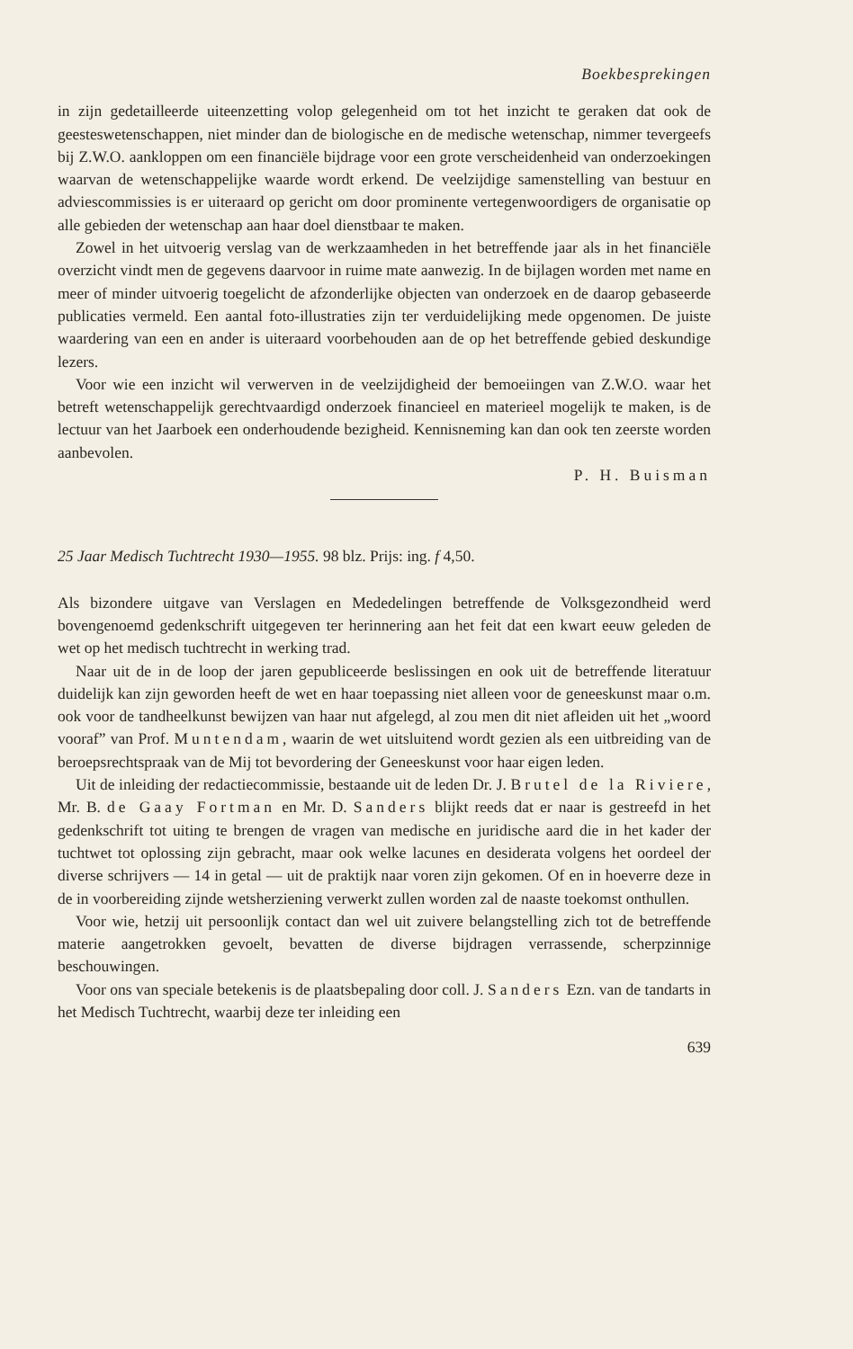Boekbesprekingen
in zijn gedetailleerde uiteenzetting volop gelegenheid om tot het inzicht te geraken dat ook de geesteswetenschappen, niet minder dan de biologische en de medische wetenschap, nimmer tevergeefs bij Z.W.O. aankloppen om een financiële bijdrage voor een grote verscheidenheid van onderzoekingen waarvan de wetenschappelijke waarde wordt erkend. De veelzijdige samenstelling van bestuur en adviescommissies is er uiteraard op gericht om door prominente vertegenwoordigers de organisatie op alle gebieden der wetenschap aan haar doel dienstbaar te maken.
Zowel in het uitvoerig verslag van de werkzaamheden in het betreffende jaar als in het financiële overzicht vindt men de gegevens daarvoor in ruime mate aanwezig. In de bijlagen worden met name en meer of minder uitvoerig toegelicht de afzonderlijke objecten van onderzoek en de daarop gebaseerde publicaties vermeld. Een aantal foto-illustraties zijn ter verduidelijking mede opgenomen. De juiste waardering van een en ander is uiteraard voorbehouden aan de op het betreffende gebied deskundige lezers.
Voor wie een inzicht wil verwerven in de veelzijdigheid der bemoeiingen van Z.W.O. waar het betreft wetenschappelijk gerechtvaardigd onderzoek financieel en materieel mogelijk te maken, is de lectuur van het Jaarboek een onderhoudende bezigheid. Kennisneming kan dan ook ten zeerste worden aanbevolen.
P. H. Buisman
25 Jaar Medisch Tuchtrecht 1930—1955. 98 blz. Prijs: ing. f 4,50.
Als bizondere uitgave van Verslagen en Mededelingen betreffende de Volksgezondheid werd bovengenoemd gedenkschrift uitgegeven ter herinnering aan het feit dat een kwart eeuw geleden de wet op het medisch tuchtrecht in werking trad.
Naar uit de in de loop der jaren gepubliceerde beslissingen en ook uit de betreffende literatuur duidelijk kan zijn geworden heeft de wet en haar toepassing niet alleen voor de geneeskunst maar o.m. ook voor de tandheelkunst bewijzen van haar nut afgelegd, al zou men dit niet afleiden uit het „woord vooraf” van Prof. Muntendam, waarin de wet uitsluitend wordt gezien als een uitbreiding van de beroepsrechtspraak van de Mij tot bevordering der Geneeskunst voor haar eigen leden.
Uit de inleiding der redactiecommissie, bestaande uit de leden Dr. J. Brutel de la Riviere, Mr. B. de Gaay Fortman en Mr. D. Sanders blijkt reeds dat er naar is gestreefd in het gedenkschrift tot uiting te brengen de vragen van medische en juridische aard die in het kader der tuchtwet tot oplossing zijn gebracht, maar ook welke lacunes en desiderata volgens het oordeel der diverse schrijvers — 14 in getal — uit de praktijk naar voren zijn gekomen. Of en in hoeverre deze in de in voorbereiding zijnde wetsherziening verwerkt zullen worden zal de naaste toekomst onthullen.
Voor wie, hetzij uit persoonlijk contact dan wel uit zuivere belangstelling zich tot de betreffende materie aangetrokken gevoelt, bevatten de diverse bijdragen verrassende, scherpzinnige beschouwingen.
Voor ons van speciale betekenis is de plaatsbepaling door coll. J. Sanders Ezn. van de tandarts in het Medisch Tuchtrecht, waarbij deze ter inleiding een
639